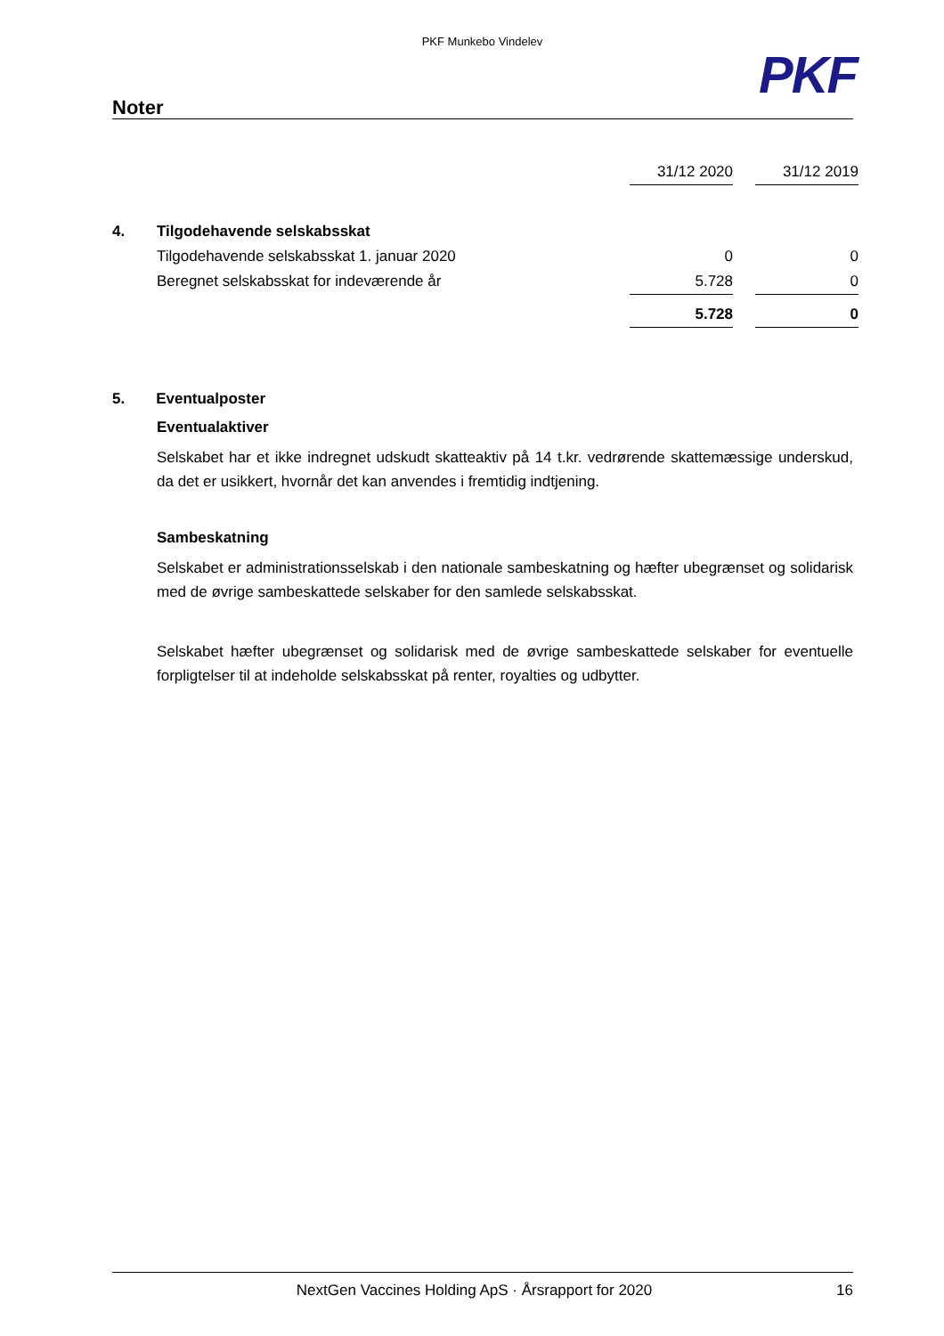PKF Munkebo Vindelev
PKF
Noter
| | | 31/12 2020 | | 31/12 2019 |
| 4. | Tilgodehavende selskabsskat | | | |
| | Tilgodehavende selskabsskat 1. januar 2020 | 0 | | 0 |
| | Beregnet selskabsskat for indeværende år | 5.728 | | 0 |
| | | 5.728 | | 0 |
5. Eventualposter
Eventualaktiver
Selskabet har et ikke indregnet udskudt skatteaktiv på 14 t.kr. vedrørende skattemæssige underskud, da det er usikkert, hvornår det kan anvendes i fremtidig indtjening.
Sambeskatning
Selskabet er administrationsselskab i den nationale sambeskatning og hæfter ubegrænset og solidarisk med de øvrige sambeskattede selskaber for den samlede selskabsskat.
Selskabet hæfter ubegrænset og solidarisk med de øvrige sambeskattede selskaber for eventuelle forpligtelser til at indeholde selskabsskat på renter, royalties og udbytter.
NextGen Vaccines Holding ApS · Årsrapport for 2020 16